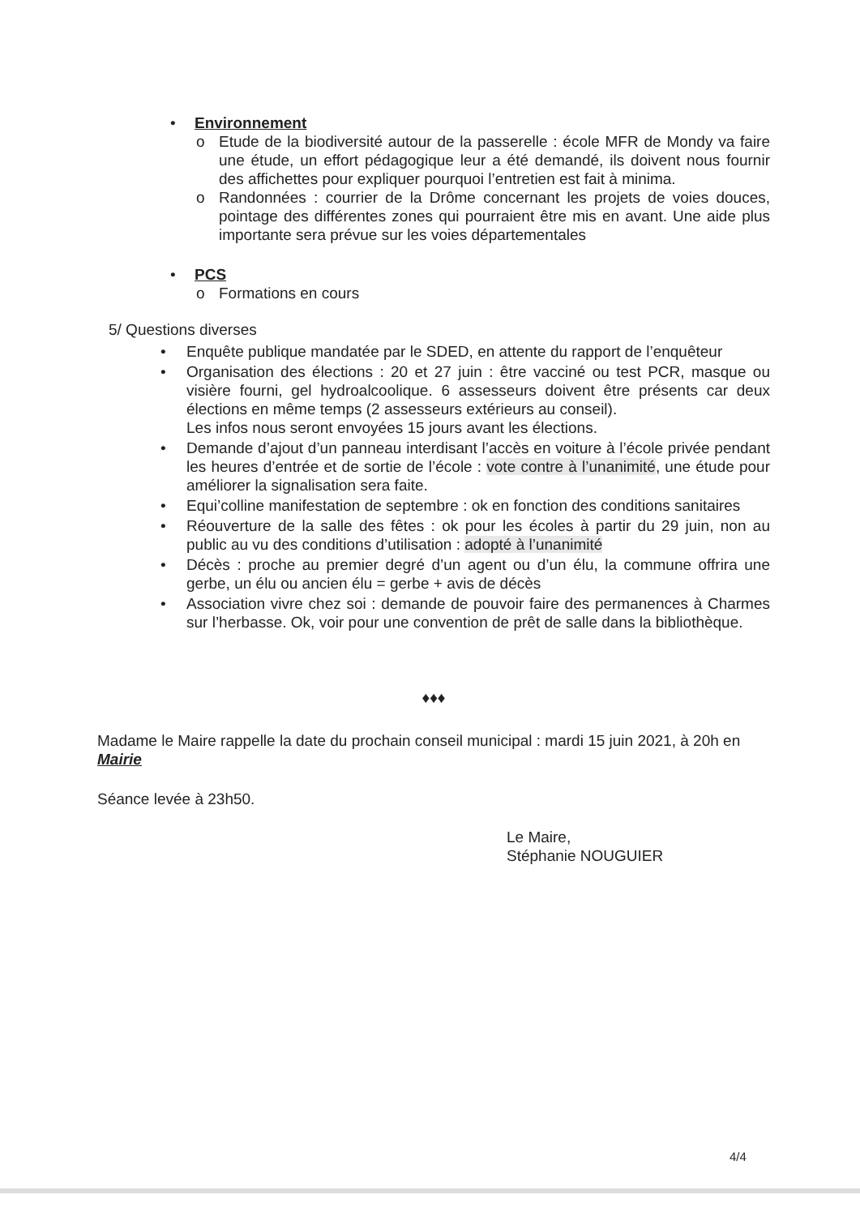• Environnement
o Etude de la biodiversité autour de la passerelle : école MFR de Mondy va faire une étude, un effort pédagogique leur a été demandé, ils doivent nous fournir des affichettes pour expliquer pourquoi l’entretien est fait à minima.
o Randonnées : courrier de la Drôme concernant les projets de voies douces, pointage des différentes zones qui pourraient être mis en avant. Une aide plus importante sera prévue sur les voies départementales
• PCS
o Formations en cours
5/ Questions diverses
• Enquête publique mandatée par le SDED, en attente du rapport de l’enquêteur
• Organisation des élections : 20 et 27 juin : être vacciné ou test PCR, masque ou visière fourni, gel hydroalcoolique. 6 assesseurs doivent être présents car deux élections en même temps (2 assesseurs extérieurs au conseil).
Les infos nous seront envoyées 15 jours avant les élections.
• Demande d’ajout d’un panneau interdisant l’accès en voiture à l’école privée pendant les heures d’entrée et de sortie de l’école : vote contre à l’unanimité, une étude pour améliorer la signalisation sera faite.
• Equi’colline manifestation de septembre : ok en fonction des conditions sanitaires
• Réouverture de la salle des fêtes : ok pour les écoles à partir du 29 juin, non au public au vu des conditions d’utilisation : adopté à l’unanimité
• Décès : proche au premier degré d’un agent ou d’un élu, la commune offrira une gerbe, un élu ou ancien élu = gerbe + avis de décès
• Association vivre chez soi : demande de pouvoir faire des permanences à Charmes sur l’herbasse. Ok, voir pour une convention de prêt de salle dans la bibliothèque.
♦♦♦
Madame le Maire rappelle la date du prochain conseil municipal : mardi 15 juin 2021, à 20h en Mairie
Séance levée à 23h50.
Le Maire,
Stéphanie NOUGUIER
4/4